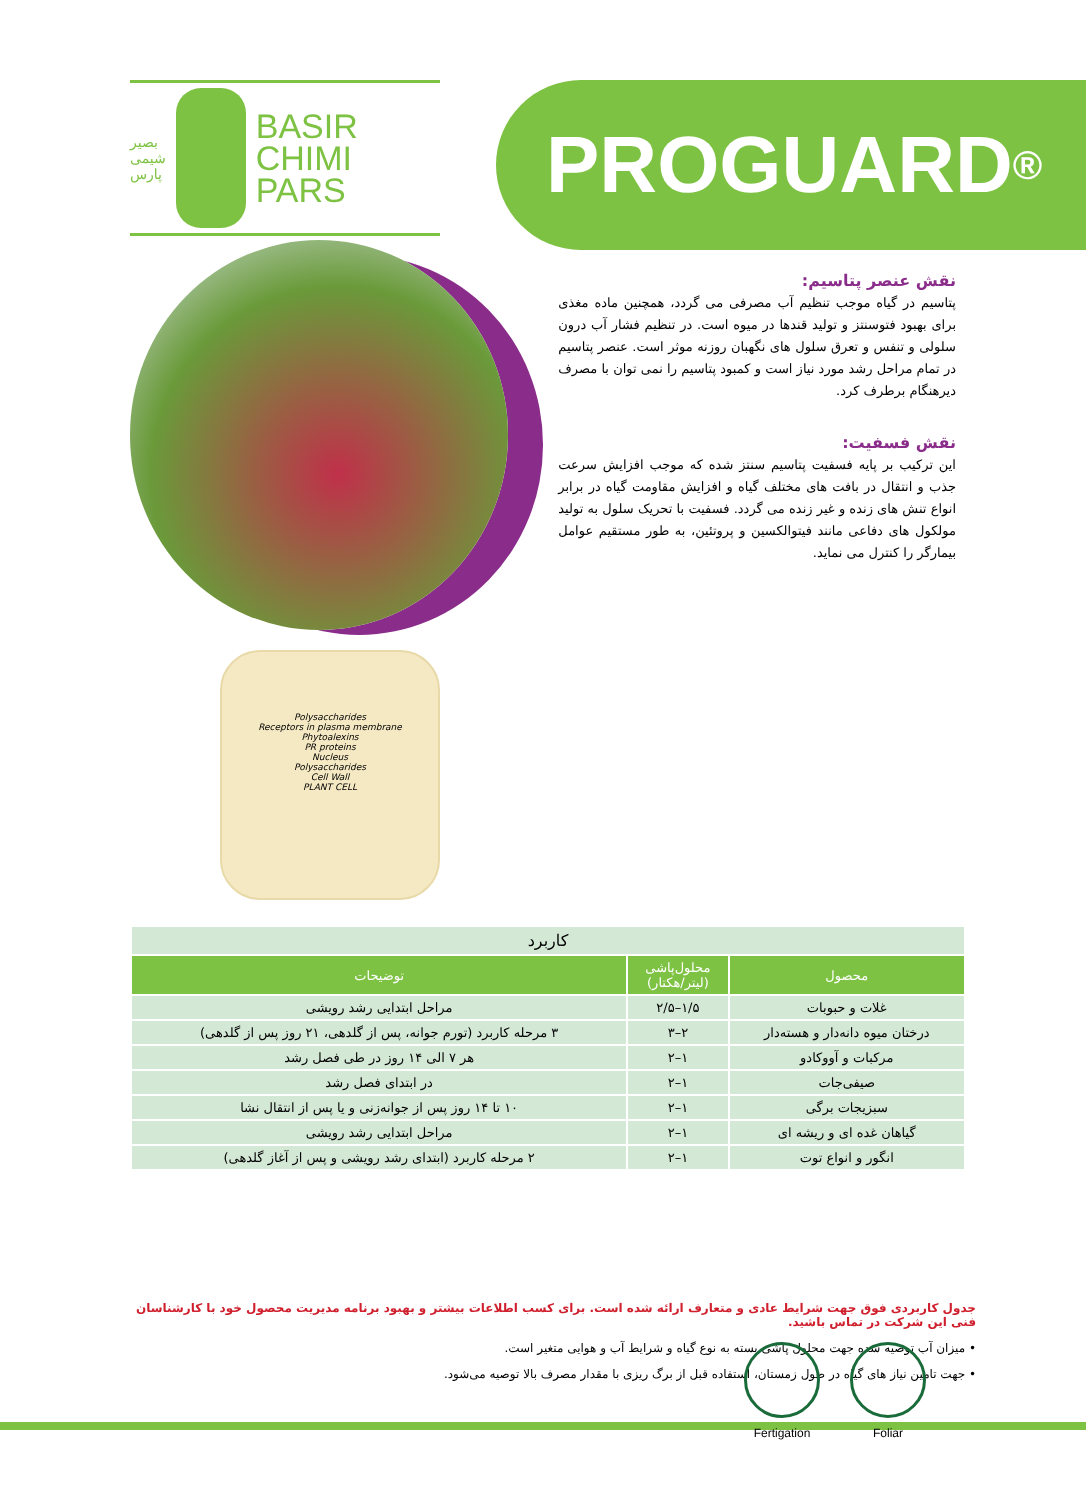بصیر
شیمی
پارس
BASIR
CHIMI
PARS
PROGUARD<sup>®</sup>
نقش عنصر پتاسیم:
پتاسیم در گیاه موجب تنظیم آب مصرفی می گردد، همچنین ماده مغذی برای بهبود فتوسنتز و تولید قندها در میوه است. در تنظیم فشار آب درون سلولی و تنفس و تعرق سلول های نگهبان روزنه موثر است. عنصر پتاسیم در تمام مراحل رشد مورد نیاز است و کمبود پتاسیم را نمی توان با مصرف دیرهنگام برطرف کرد.
نقش فسفیت:
این ترکیب بر پایه فسفیت پتاسیم سنتز شده که موجب افزایش سرعت جذب و انتقال در بافت های مختلف گیاه و افزایش مقاومت گیاه در برابر انواع تنش های زنده و غیر زنده می گردد. فسفیت با تحریک سلول به تولید مولکول های دفاعی مانند فیتوالکسین و پروتئین، به طور مستقیم عوامل بیمارگر را کنترل می نماید.
Polysaccharides
Receptors in plasma membrane
Phytoalexins
PR proteins
Nucleus
Polysaccharides
Cell Wall
PLANT CELL
| کاربرد | | |
| --- | --- | --- |
| محصول | محلول‌پاشی (لیتر/هکتار) | توضیحات |
| غلات و حبوبات | ۱/۵–۲/۵ | مراحل ابتدایی رشد رویشی |
| درختان میوه دانه‌دار و هسته‌دار | ۲–۳ | ۳ مرحله کاربرد (تورم جوانه، پس از گلدهی، ۲۱ روز پس از گلدهی) |
| مرکبات و آووکادو | ۱–۲ | هر ۷ الی ۱۴ روز در طی فصل رشد |
| صیفی‌جات | ۱–۲ | در ابتدای فصل رشد |
| سبزیجات برگی | ۱–۲ | ۱۰ تا ۱۴ روز پس از جوانه‌زنی و یا پس از انتقال نشا |
| گیاهان غده ای و ریشه ای | ۱–۲ | مراحل ابتدایی رشد رویشی |
| انگور و انواع توت | ۱–۲ | ۲ مرحله کاربرد (ابتدای رشد رویشی و پس از آغاز گلدهی) |
جدول کاربردی فوق جهت شرایط عادی و متعارف ارائه شده است. برای کسب اطلاعات بیشتر و بهبود برنامه مدیریت محصول خود با کارشناسان فنی این شرکت در تماس باشید.
• میزان آب توصیه شده جهت محلول پاشی بسته به نوع گیاه و شرایط آب و هوایی متغیر است.
• جهت تامین نیاز های گیاه در طول زمستان، استفاده قبل از برگ ریزی با مقدار مصرف بالا توصیه می‌شود.
Fertigation Foliar